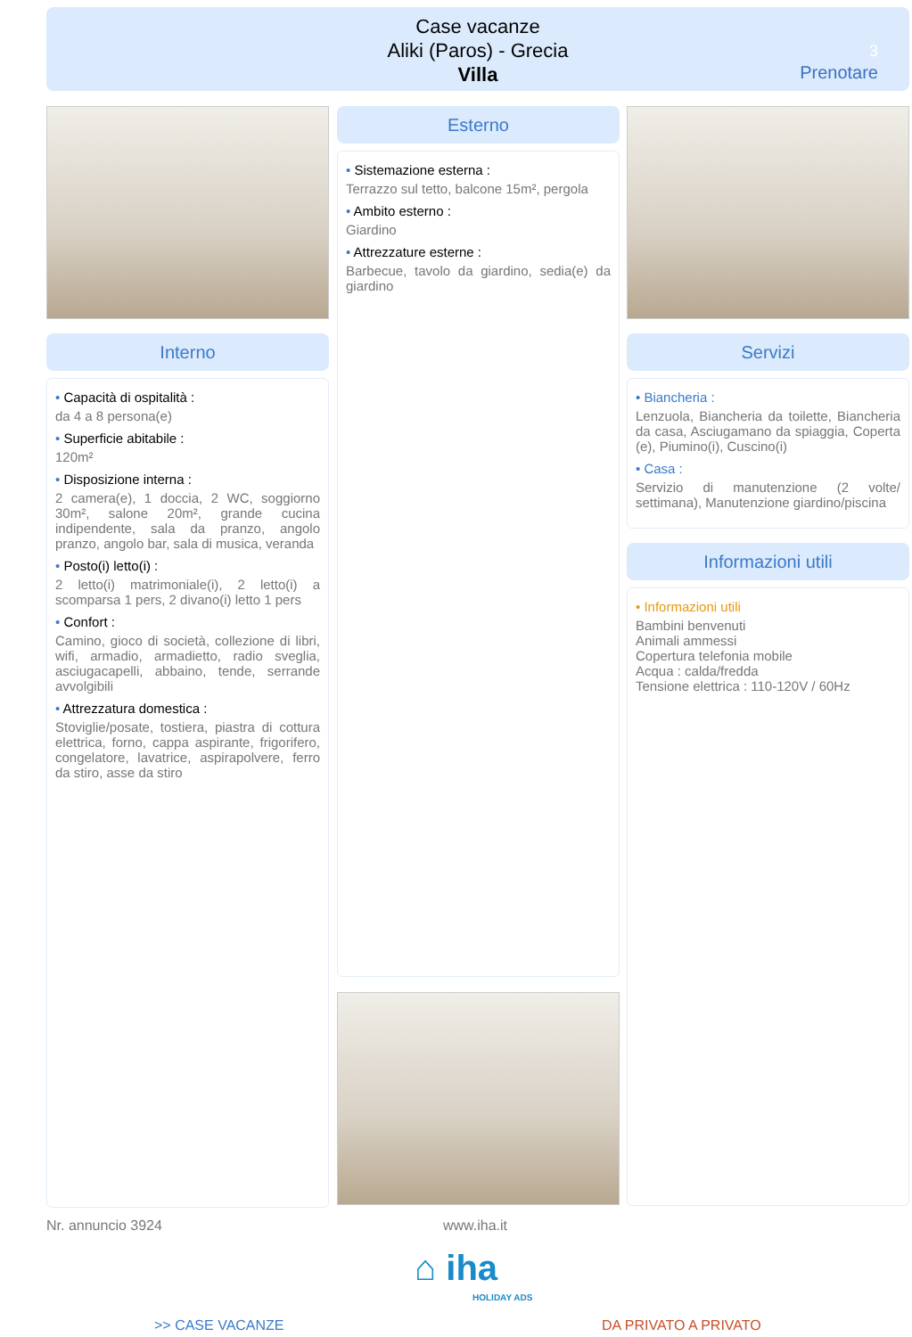Case vacanze
Aliki (Paros) - Grecia
Villa
3
Prenotare
Interno
• Capacità di ospitalità :
da 4 a 8 persona(e)
• Superficie abitabile :
120m²
• Disposizione interna :
2 camera(e), 1 doccia, 2 WC, soggiorno 30m², salone 20m², grande cucina indipendente, sala da pranzo, angolo pranzo, angolo bar, sala di musica, veranda
• Posto(i) letto(i) :
2 letto(i) matrimoniale(i), 2 letto(i) a scomparsa 1 pers, 2 divano(i) letto 1 pers
• Confort :
Camino, gioco di società, collezione di libri, wifi, armadio, armadietto, radio sveglia, asciugacapelli, abbaino, tende, serrande avvolgibili
• Attrezzatura domestica :
Stoviglie/posate, tostiera, piastra di cottura elettrica, forno, cappa aspirante, frigorifero, congelatore, lavatrice, aspirapolvere, ferro da stiro, asse da stiro
Esterno
• Sistemazione esterna :
Terrazzo sul tetto, balcone 15m², pergola
• Ambito esterno :
Giardino
• Attrezzature esterne :
Barbecue, tavolo da giardino, sedia(e) da giardino
Servizi
• Biancheria :
Lenzuola, Biancheria da toilette, Biancheria da casa, Asciugamano da spiaggia, Coperta (e), Piumino(i), Cuscino(i)
• Casa :
Servizio di manutenzione (2 volte/ settimana), Manutenzione giardino/piscina
Informazioni utili
• Informazioni utili
Bambini benvenuti
Animali ammessi
Copertura telefonia mobile
Acqua : calda/fredda
Tensione elettrica : 110-120V / 60Hz
Nr. annuncio 3924 www.iha.it
⌂ iha
HOLIDAY ADS
>> CASE VACANZE DA PRIVATO A PRIVATO